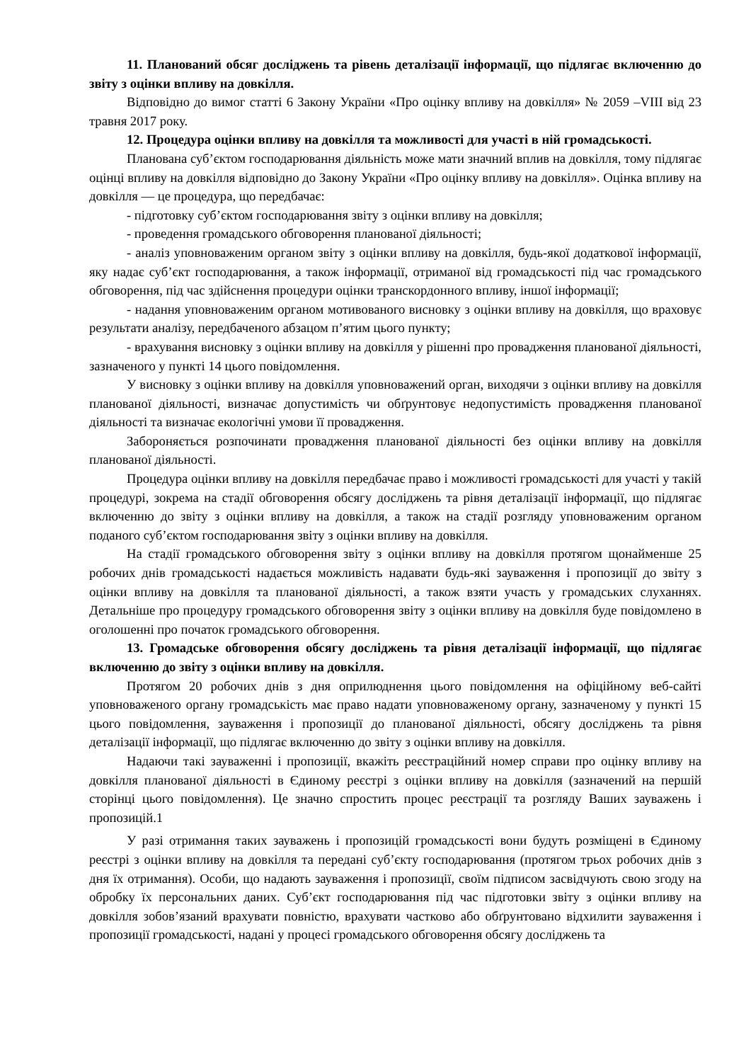11. Планований обсяг досліджень та рівень деталізації інформації, що підлягає включенню до звіту з оцінки впливу на довкілля.
Відповідно до вимог статті 6 Закону України «Про оцінку впливу на довкілля» № 2059 –VIII від 23 травня 2017 року.
12. Процедура оцінки впливу на довкілля та можливості для участі в ній громадськості.
Планована суб’єктом господарювання діяльність може мати значний вплив на довкілля, тому підлягає оцінці впливу на довкілля відповідно до Закону України «Про оцінку впливу на довкілля». Оцінка впливу на довкілля — це процедура, що передбачає:
- підготовку суб’єктом господарювання звіту з оцінки впливу на довкілля;
- проведення громадського обговорення планованої діяльності;
- аналіз уповноваженим органом звіту з оцінки впливу на довкілля, будь-якої додаткової інформації, яку надає суб’єкт господарювання, а також інформації, отриманої від громадськості під час громадського обговорення, під час здійснення процедури оцінки транскордонного впливу, іншої інформації;
- надання уповноваженим органом мотивованого висновку з оцінки впливу на довкілля, що враховує результати аналізу, передбаченого абзацом п’ятим цього пункту;
- врахування висновку з оцінки впливу на довкілля у рішенні про провадження планованої діяльності, зазначеного у пункті 14 цього повідомлення.
У висновку з оцінки впливу на довкілля уповноважений орган, виходячи з оцінки впливу на довкілля планованої діяльності, визначає допустимість чи обґрунтовує недопустимість провадження планованої діяльності та визначає екологічні умови її провадження.
Забороняється розпочинати провадження планованої діяльності без оцінки впливу на довкілля планованої діяльності.
Процедура оцінки впливу на довкілля передбачає право і можливості громадськості для участі у такій процедурі, зокрема на стадії обговорення обсягу досліджень та рівня деталізації інформації, що підлягає включенню до звіту з оцінки впливу на довкілля, а також на стадії розгляду уповноваженим органом поданого суб’єктом господарювання звіту з оцінки впливу на довкілля.
На стадії громадського обговорення звіту з оцінки впливу на довкілля протягом щонайменше 25 робочих днів громадськості надається можливість надавати будь-які зауваження і пропозиції до звіту з оцінки впливу на довкілля та планованої діяльності, а також взяти участь у громадських слуханнях. Детальніше про процедуру громадського обговорення звіту з оцінки впливу на довкілля буде повідомлено в оголошенні про початок громадського обговорення.
13. Громадське обговорення обсягу досліджень та рівня деталізації інформації, що підлягає включенню до звіту з оцінки впливу на довкілля.
Протягом 20 робочих днів з дня оприлюднення цього повідомлення на офіційному веб-сайті уповноваженого органу громадськість має право надати уповноваженому органу, зазначеному у пункті 15 цього повідомлення, зауваження і пропозиції до планованої діяльності, обсягу досліджень та рівня деталізації інформації, що підлягає включенню до звіту з оцінки впливу на довкілля.
Надаючи такі зауваженні і пропозиції, вкажіть реєстраційний номер справи про оцінку впливу на довкілля планованої діяльності в Єдиному реєстрі з оцінки впливу на довкілля (зазначений на першій сторінці цього повідомлення). Це значно спростить процес реєстрації та розгляду Ваших зауважень і пропозицій.1
У разі отримання таких зауважень і пропозицій громадськості вони будуть розміщені в Єдиному реєстрі з оцінки впливу на довкілля та передані суб’єкту господарювання (протягом трьох робочих днів з дня їх отримання). Особи, що надають зауваження і пропозиції, своїм підписом засвідчують свою згоду на обробку їх персональних даних. Суб’єкт господарювання під час підготовки звіту з оцінки впливу на довкілля зобов’язаний врахувати повністю, врахувати частково або обґрунтовано відхилити зауваження і пропозиції громадськості, надані у процесі громадського обговорення обсягу досліджень та